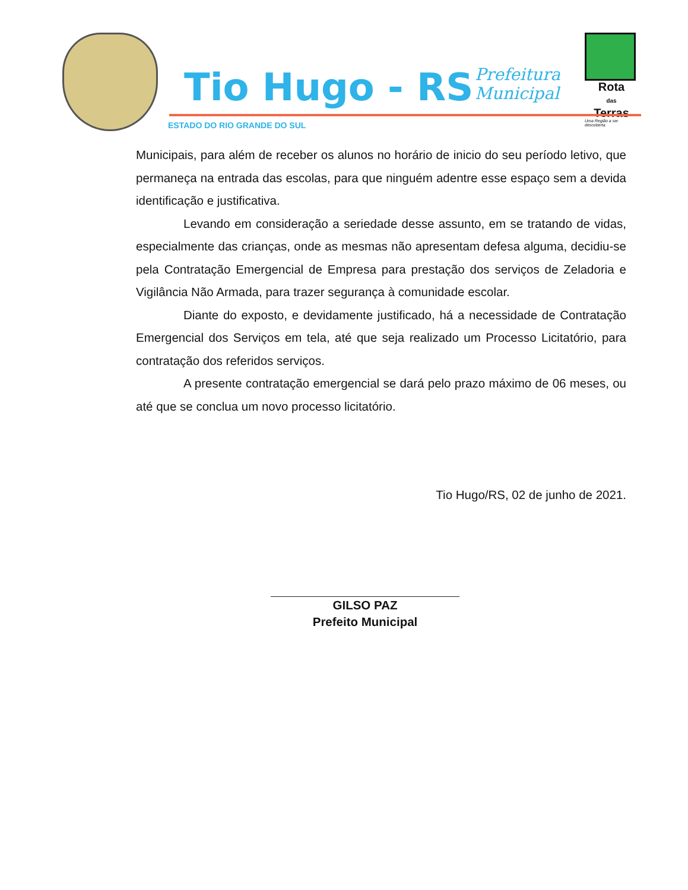Tio Hugo - RS
Prefeitura
Municipal
Rota
das
Terras
Uma Região a ser descoberta
ESTADO DO RIO GRANDE DO SUL
Municipais, para além de receber os alunos no horário de inicio do seu período letivo, que permaneça na entrada das escolas, para que ninguém adentre esse espaço sem a devida identificação e justificativa.
Levando em consideração a seriedade desse assunto, em se tratando de vidas, especialmente das crianças, onde as mesmas não apresentam defesa alguma, decidiu-se pela Contratação Emergencial de Empresa para prestação dos serviços de Zeladoria e Vigilância Não Armada, para trazer segurança à comunidade escolar.
Diante do exposto, e devidamente justificado, há a necessidade de Contratação Emergencial dos Serviços em tela, até que seja realizado um Processo Licitatório, para contratação dos referidos serviços.
A presente contratação emergencial se dará pelo prazo máximo de 06 meses, ou até que se conclua um novo processo licitatório.
Tio Hugo/RS, 02 de junho de 2021.
GILSO PAZ
Prefeito Municipal